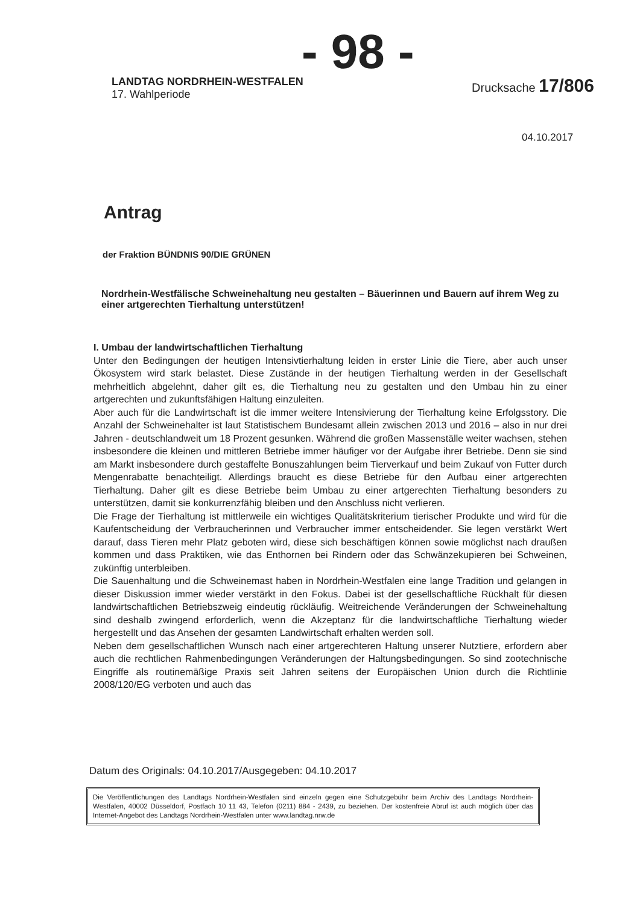- 98 -
LANDTAG NORDRHEIN-WESTFALEN
17. Wahlperiode
Drucksache 17/806
04.10.2017
Antrag
der Fraktion BÜNDNIS 90/DIE GRÜNEN
Nordrhein-Westfälische Schweinehaltung neu gestalten – Bäuerinnen und Bauern auf ihrem Weg zu einer artgerechten Tierhaltung unterstützen!
I. Umbau der landwirtschaftlichen Tierhaltung
Unter den Bedingungen der heutigen Intensivtierhaltung leiden in erster Linie die Tiere, aber auch unser Ökosystem wird stark belastet. Diese Zustände in der heutigen Tierhaltung werden in der Gesellschaft mehrheitlich abgelehnt, daher gilt es, die Tierhaltung neu zu gestalten und den Umbau hin zu einer artgerechten und zukunftsfähigen Haltung einzuleiten.
Aber auch für die Landwirtschaft ist die immer weitere Intensivierung der Tierhaltung keine Erfolgsstory. Die Anzahl der Schweinehalter ist laut Statistischem Bundesamt allein zwischen 2013 und 2016 – also in nur drei Jahren - deutschlandweit um 18 Prozent gesunken. Während die großen Massenställe weiter wachsen, stehen insbesondere die kleinen und mittleren Betriebe immer häufiger vor der Aufgabe ihrer Betriebe. Denn sie sind am Markt insbesondere durch gestaffelte Bonuszahlungen beim Tierverkauf und beim Zukauf von Futter durch Mengenrabatte benachteiligt. Allerdings braucht es diese Betriebe für den Aufbau einer artgerechten Tierhaltung. Daher gilt es diese Betriebe beim Umbau zu einer artgerechten Tierhaltung besonders zu unterstützen, damit sie konkurrenzfähig bleiben und den Anschluss nicht verlieren.
Die Frage der Tierhaltung ist mittlerweile ein wichtiges Qualitätskriterium tierischer Produkte und wird für die Kaufentscheidung der Verbraucherinnen und Verbraucher immer entscheidender. Sie legen verstärkt Wert darauf, dass Tieren mehr Platz geboten wird, diese sich beschäftigen können sowie möglichst nach draußen kommen und dass Praktiken, wie das Enthornen bei Rindern oder das Schwänzekupieren bei Schweinen, zukünftig unterbleiben.
Die Sauenhaltung und die Schweinemast haben in Nordrhein-Westfalen eine lange Tradition und gelangen in dieser Diskussion immer wieder verstärkt in den Fokus. Dabei ist der gesellschaftliche Rückhalt für diesen landwirtschaftlichen Betriebszweig eindeutig rückläufig. Weitreichende Veränderungen der Schweinehaltung sind deshalb zwingend erforderlich, wenn die Akzeptanz für die landwirtschaftliche Tierhaltung wieder hergestellt und das Ansehen der gesamten Landwirtschaft erhalten werden soll.
Neben dem gesellschaftlichen Wunsch nach einer artgerechteren Haltung unserer Nutztiere, erfordern aber auch die rechtlichen Rahmenbedingungen Veränderungen der Haltungsbedingungen. So sind zootechnische Eingriffe als routinemäßige Praxis seit Jahren seitens der Europäischen Union durch die Richtlinie 2008/120/EG verboten und auch das
Datum des Originals: 04.10.2017/Ausgegeben: 04.10.2017
Die Veröffentlichungen des Landtags Nordrhein-Westfalen sind einzeln gegen eine Schutzgebühr beim Archiv des Landtags Nordrhein-Westfalen, 40002 Düsseldorf, Postfach 10 11 43, Telefon (0211) 884 - 2439, zu beziehen. Der kostenfreie Abruf ist auch möglich über das Internet-Angebot des Landtags Nordrhein-Westfalen unter www.landtag.nrw.de